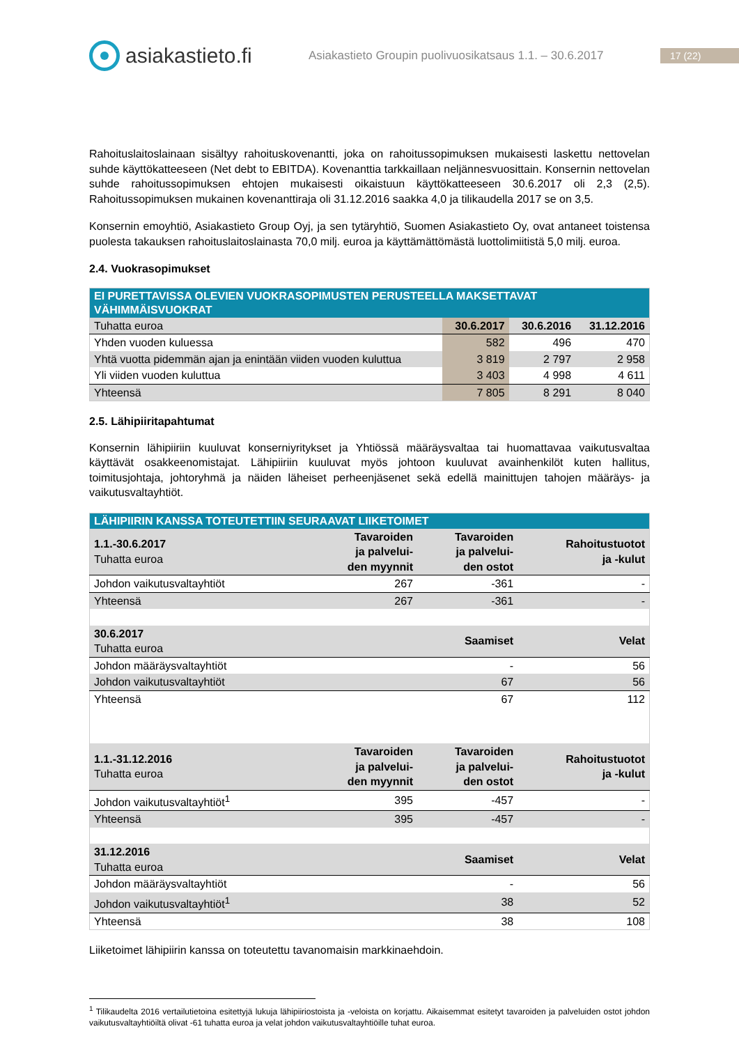asiakastieto.fi
Asiakastieto Groupin puolivuosikatsaus 1.1. – 30.6.2017
17 (22)
Rahoituslaitoslainaan sisältyy rahoituskovenantti, joka on rahoitussopimuksen mukaisesti laskettu nettovelan suhde käyttökatteeseen (Net debt to EBITDA). Kovenanttia tarkkaillaan neljännesvuosittain. Konsernin nettovelan suhde rahoitussopimuksen ehtojen mukaisesti oikaistuun käyttökatteeseen 30.6.2017 oli 2,3 (2,5). Rahoitussopimuksen mukainen kovenanttiraja oli 31.12.2016 saakka 4,0 ja tilikaudella 2017 se on 3,5.
Konsernin emoyhtiö, Asiakastieto Group Oyj, ja sen tytäryhtiö, Suomen Asiakastieto Oy, ovat antaneet toistensa puolesta takauksen rahoituslaitoslainasta 70,0 milj. euroa ja käyttämättömästä luottolimiitistä 5,0 milj. euroa.
2.4. Vuokrasopimukset
| EI PURETTAVISSA OLEVIEN VUOKRASOPIMUSTEN PERUSTEELLA MAKSETTAVAT VÄHIMMÄISVUOKRAT | | | |
| --- | --- | --- | --- |
| Tuhatta euroa | 30.6.2017 | 30.6.2016 | 31.12.2016 |
| Yhden vuoden kuluessa | 582 | 496 | 470 |
| Yhtä vuotta pidemmän ajan ja enintään viiden vuoden kuluttua | 3 819 | 2 797 | 2 958 |
| Yli viiden vuoden kuluttua | 3 403 | 4 998 | 4 611 |
| Yhteensä | 7 805 | 8 291 | 8 040 |
2.5. Lähipiiritapahtumat
Konsernin lähipiiriin kuuluvat konserniyritykset ja Yhtiössä määräysvaltaa tai huomattavaa vaikutusvaltaa käyttävät osakkeenomistajat. Lähipiiriin kuuluvat myös johtoon kuuluvat avainhenkilöt kuten hallitus, toimitusjohtaja, johtoryhmä ja näiden läheiset perheenjäsenet sekä edellä mainittujen tahojen määräys- ja vaikutusvaltayhtiöt.
| LÄHIPIIRIN KANSSA TOTEUTETTIIN SEURAAVAT LIIKETOIMET | | | |
| --- | --- | --- | --- |
| 1.1.-30.6.2017 Tuhatta euroa | Tavaroiden ja palvelui- den myynnit | Tavaroiden ja palvelui- den ostot | Rahoitustuotot ja -kulut |
| Johdon vaikutusvaltayhtiöt | 267 | -361 | - |
| Yhteensä | 267 | -361 | - |
| 30.6.2017 Tuhatta euroa | | Saamiset | Velat |
| Johdon määräysvaltayhtiöt | | - | 56 |
| Johdon vaikutusvaltayhtiöt | | 67 | 56 |
| Yhteensä | | 67 | 112 |
| 1.1.-31.12.2016 Tuhatta euroa | Tavaroiden ja palvelui- den myynnit | Tavaroiden ja palvelui- den ostot | Rahoitustuotot ja -kulut |
| Johdon vaikutusvaltayhtiöt<sup>1</sup> | 395 | -457 | - |
| Yhteensä | 395 | -457 | - |
| 31.12.2016 Tuhatta euroa | | Saamiset | Velat |
| Johdon määräysvaltayhtiöt | | - | 56 |
| Johdon vaikutusvaltayhtiöt<sup>1</sup> | | 38 | 52 |
| Yhteensä | | 38 | 108 |
Liiketoimet lähipiirin kanssa on toteutettu tavanomaisin markkinaehdoin.
<sup>1</sup> Tilikaudelta 2016 vertailutietoina esitettyjä lukuja lähipiiriostoista ja -veloista on korjattu. Aikaisemmat esitetyt tavaroiden ja palveluiden ostot johdon vaikutusvaltayhtiöiltä olivat -61 tuhatta euroa ja velat johdon vaikutusvaltayhtiöille tuhat euroa.